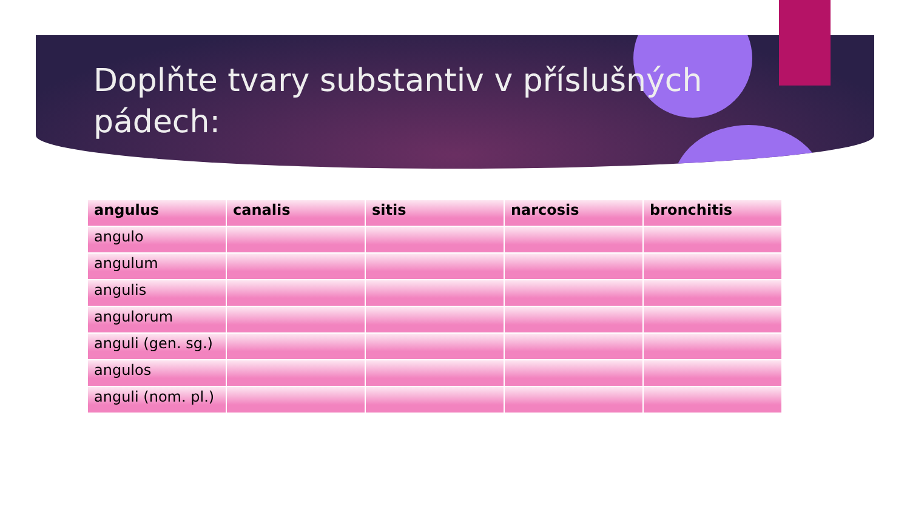Doplňte tvary substantiv v příslušných pádech:
| angulus | canalis | sitis | narcosis | bronchitis |
| --- | --- | --- | --- | --- |
| angulo | | | | |
| angulum | | | | |
| angulis | | | | |
| angulorum | | | | |
| anguli (gen. sg.) | | | | |
| angulos | | | | |
| anguli (nom. pl.) | | | | |